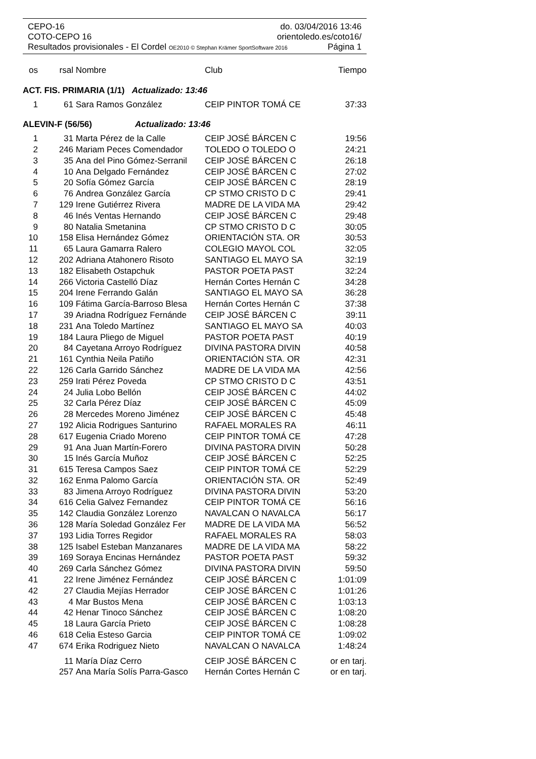CEPO-16 do. 03/04/2016 13:46
COTO-CEPO 16 orientoledo.es/coto16/
Resultados provisionales - El Cordel OE2010 © Stephan Krämer SportSoftware 2016 Página 1
| os | rsal | Nombre | Club | Tiempo |
| --- | --- | --- | --- | --- |
| ACT. FIS. PRIMARIA (1/1) Actualizado: 13:46 | | | | |
| 1 | 61 | Sara Ramos González | CEIP PINTOR TOMÁ CE | 37:33 |
| ALEVIN-F (56/56) Actualizado: 13:46 | | | | |
| 1 | 31 | Marta Pérez de la Calle | CEIP JOSÉ BÁRCEN C | 19:56 |
| 2 | 246 | Mariam Peces Comendador | TOLEDO O TOLEDO O | 24:21 |
| 3 | 35 | Ana del Pino Gómez-Serranil | CEIP JOSÉ BÁRCEN C | 26:18 |
| 4 | 10 | Ana Delgado Fernández | CEIP JOSÉ BÁRCEN C | 27:02 |
| 5 | 20 | Sofía Gómez García | CEIP JOSÉ BÁRCEN C | 28:19 |
| 6 | 76 | Andrea González García | CP STMO CRISTO D C | 29:41 |
| 7 | 129 | Irene Gutiérrez Rivera | MADRE DE LA VIDA MA | 29:42 |
| 8 | 46 | Inés Ventas Hernando | CEIP JOSÉ BÁRCEN C | 29:48 |
| 9 | 80 | Natalia Smetanina | CP STMO CRISTO D C | 30:05 |
| 10 | 158 | Elisa Hernández Gómez | ORIENTACIÓN STA. OR | 30:53 |
| 11 | 65 | Laura Gamarra Ralero | COLEGIO MAYOL COL | 32:05 |
| 12 | 202 | Adriana Atahonero Risoto | SANTIAGO EL MAYO SA | 32:19 |
| 13 | 182 | Elisabeth Ostapchuk | PASTOR POETA PAST | 32:24 |
| 14 | 266 | Victoria Castelló Díaz | Hernán Cortes Hernán C | 34:28 |
| 15 | 204 | Irene Ferrando Galán | SANTIAGO EL MAYO SA | 36:28 |
| 16 | 109 | Fátima García-Barroso Blesa | Hernán Cortes Hernán C | 37:38 |
| 17 | 39 | Ariadna Rodríguez Fernánde | CEIP JOSÉ BÁRCEN C | 39:11 |
| 18 | 231 | Ana Toledo Martínez | SANTIAGO EL MAYO SA | 40:03 |
| 19 | 184 | Laura Pliego de Miguel | PASTOR POETA PAST | 40:19 |
| 20 | 84 | Cayetana Arroyo Rodríguez | DIVINA PASTORA DIVIN | 40:58 |
| 21 | 161 | Cynthia Neila Patiño | ORIENTACIÓN STA. OR | 42:31 |
| 22 | 126 | Carla Garrido Sánchez | MADRE DE LA VIDA MA | 42:56 |
| 23 | 259 | Irati Pérez Poveda | CP STMO CRISTO D C | 43:51 |
| 24 | 24 | Julia Lobo Bellón | CEIP JOSÉ BÁRCEN C | 44:02 |
| 25 | 32 | Carla Pérez Díaz | CEIP JOSÉ BÁRCEN C | 45:09 |
| 26 | 28 | Mercedes Moreno Jiménez | CEIP JOSÉ BÁRCEN C | 45:48 |
| 27 | 192 | Alicia Rodrigues Santurino | RAFAEL MORALES RA | 46:11 |
| 28 | 617 | Eugenia Criado Moreno | CEIP PINTOR TOMÁ CE | 47:28 |
| 29 | 91 | Ana Juan Martín-Forero | DIVINA PASTORA DIVIN | 50:28 |
| 30 | 15 | Inés García Muñoz | CEIP JOSÉ BÁRCEN C | 52:25 |
| 31 | 615 | Teresa Campos Saez | CEIP PINTOR TOMÁ CE | 52:29 |
| 32 | 162 | Enma Palomo García | ORIENTACIÓN STA. OR | 52:49 |
| 33 | 83 | Jimena Arroyo Rodríguez | DIVINA PASTORA DIVIN | 53:20 |
| 34 | 616 | Celia Galvez Fernandez | CEIP PINTOR TOMÁ CE | 56:16 |
| 35 | 142 | Claudia González Lorenzo | NAVALCAN O NAVALCA | 56:17 |
| 36 | 128 | María Soledad González Fer | MADRE DE LA VIDA MA | 56:52 |
| 37 | 193 | Lidia Torres Regidor | RAFAEL MORALES RA | 58:03 |
| 38 | 125 | Isabel Esteban Manzanares | MADRE DE LA VIDA MA | 58:22 |
| 39 | 169 | Soraya Encinas Hernández | PASTOR POETA PAST | 59:32 |
| 40 | 269 | Carla Sánchez Gómez | DIVINA PASTORA DIVIN | 59:50 |
| 41 | 22 | Irene Jiménez Fernández | CEIP JOSÉ BÁRCEN C | 1:01:09 |
| 42 | 27 | Claudia Mejías Herrador | CEIP JOSÉ BÁRCEN C | 1:01:26 |
| 43 | 4 | Mar Bustos Mena | CEIP JOSÉ BÁRCEN C | 1:03:13 |
| 44 | 42 | Henar Tinoco Sánchez | CEIP JOSÉ BÁRCEN C | 1:08:20 |
| 45 | 18 | Laura García Prieto | CEIP JOSÉ BÁRCEN C | 1:08:28 |
| 46 | 618 | Celia Esteso Garcia | CEIP PINTOR TOMÁ CE | 1:09:02 |
| 47 | 674 | Erika Rodriguez Nieto | NAVALCAN O NAVALCA | 1:48:24 |
| | 11 | María Díaz Cerro | CEIP JOSÉ BÁRCEN C | or en tarj. |
| | 257 | Ana María Solís Parra-Gasco | Hernán Cortes Hernán C | or en tarj. |